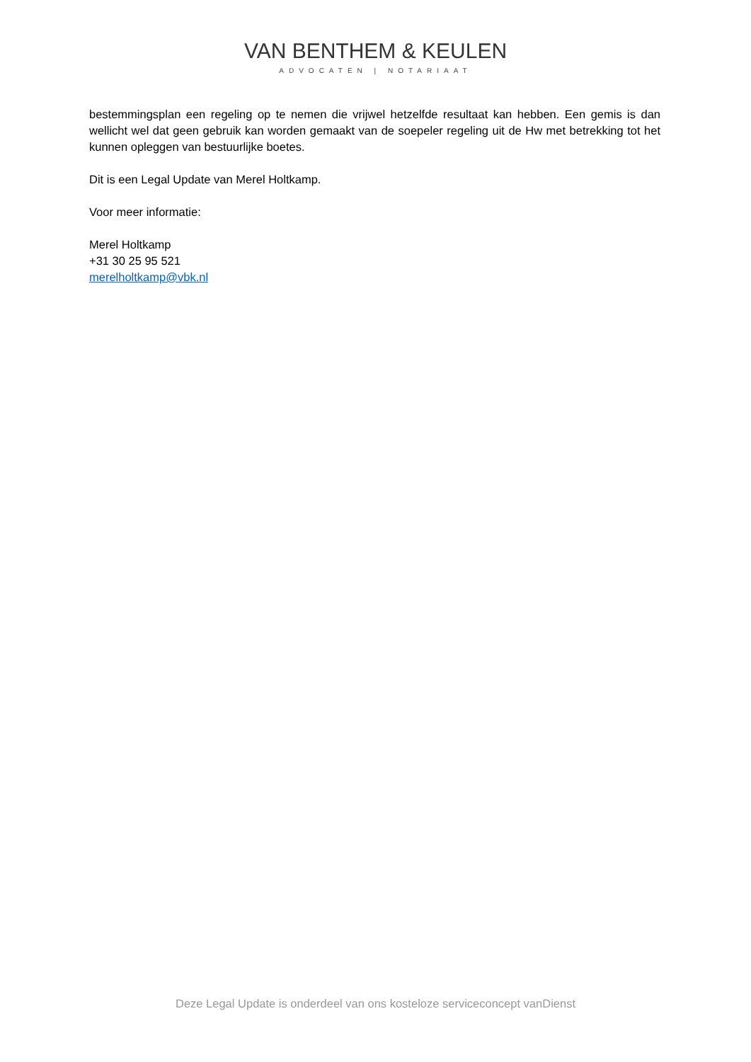VAN BENTHEM & KEULEN
ADVOCATEN | NOTARIAAT
bestemmingsplan een regeling op te nemen die vrijwel hetzelfde resultaat kan hebben. Een gemis is dan wellicht wel dat geen gebruik kan worden gemaakt van de soepeler regeling uit de Hw met betrekking tot het kunnen opleggen van bestuurlijke boetes.
Dit is een Legal Update van Merel Holtkamp.
Voor meer informatie:
Merel Holtkamp
+31 30 25 95 521
merelholtkamp@vbk.nl
Deze Legal Update is onderdeel van ons kosteloze serviceconcept vanDienst